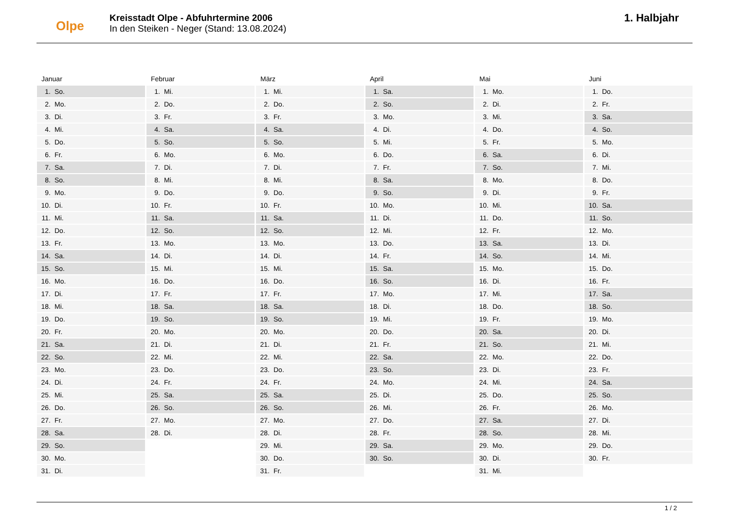Olpe
Kreisstadt Olpe - Abfuhrtermine 2006
In den Steiken - Neger (Stand: 13.08.2024)
1. Halbjahr
Januar
| 1. | So. |
| 2. | Mo. |
| 3. | Di. |
| 4. | Mi. |
| 5. | Do. |
| 6. | Fr. |
| 7. | Sa. |
| 8. | So. |
| 9. | Mo. |
| 10. | Di. |
| 11. | Mi. |
| 12. | Do. |
| 13. | Fr. |
| 14. | Sa. |
| 15. | So. |
| 16. | Mo. |
| 17. | Di. |
| 18. | Mi. |
| 19. | Do. |
| 20. | Fr. |
| 21. | Sa. |
| 22. | So. |
| 23. | Mo. |
| 24. | Di. |
| 25. | Mi. |
| 26. | Do. |
| 27. | Fr. |
| 28. | Sa. |
| 29. | So. |
| 30. | Mo. |
| 31. | Di. |
Februar
| 1. | Mi. |
| 2. | Do. |
| 3. | Fr. |
| 4. | Sa. |
| 5. | So. |
| 6. | Mo. |
| 7. | Di. |
| 8. | Mi. |
| 9. | Do. |
| 10. | Fr. |
| 11. | Sa. |
| 12. | So. |
| 13. | Mo. |
| 14. | Di. |
| 15. | Mi. |
| 16. | Do. |
| 17. | Fr. |
| 18. | Sa. |
| 19. | So. |
| 20. | Mo. |
| 21. | Di. |
| 22. | Mi. |
| 23. | Do. |
| 24. | Fr. |
| 25. | Sa. |
| 26. | So. |
| 27. | Mo. |
| 28. | Di. |
März
| 1. | Mi. |
| 2. | Do. |
| 3. | Fr. |
| 4. | Sa. |
| 5. | So. |
| 6. | Mo. |
| 7. | Di. |
| 8. | Mi. |
| 9. | Do. |
| 10. | Fr. |
| 11. | Sa. |
| 12. | So. |
| 13. | Mo. |
| 14. | Di. |
| 15. | Mi. |
| 16. | Do. |
| 17. | Fr. |
| 18. | Sa. |
| 19. | So. |
| 20. | Mo. |
| 21. | Di. |
| 22. | Mi. |
| 23. | Do. |
| 24. | Fr. |
| 25. | Sa. |
| 26. | So. |
| 27. | Mo. |
| 28. | Di. |
| 29. | Mi. |
| 30. | Do. |
| 31. | Fr. |
April
| 1. | Sa. |
| 2. | So. |
| 3. | Mo. |
| 4. | Di. |
| 5. | Mi. |
| 6. | Do. |
| 7. | Fr. |
| 8. | Sa. |
| 9. | So. |
| 10. | Mo. |
| 11. | Di. |
| 12. | Mi. |
| 13. | Do. |
| 14. | Fr. |
| 15. | Sa. |
| 16. | So. |
| 17. | Mo. |
| 18. | Di. |
| 19. | Mi. |
| 20. | Do. |
| 21. | Fr. |
| 22. | Sa. |
| 23. | So. |
| 24. | Mo. |
| 25. | Di. |
| 26. | Mi. |
| 27. | Do. |
| 28. | Fr. |
| 29. | Sa. |
| 30. | So. |
Mai
| 1. | Mo. |
| 2. | Di. |
| 3. | Mi. |
| 4. | Do. |
| 5. | Fr. |
| 6. | Sa. |
| 7. | So. |
| 8. | Mo. |
| 9. | Di. |
| 10. | Mi. |
| 11. | Do. |
| 12. | Fr. |
| 13. | Sa. |
| 14. | So. |
| 15. | Mo. |
| 16. | Di. |
| 17. | Mi. |
| 18. | Do. |
| 19. | Fr. |
| 20. | Sa. |
| 21. | So. |
| 22. | Mo. |
| 23. | Di. |
| 24. | Mi. |
| 25. | Do. |
| 26. | Fr. |
| 27. | Sa. |
| 28. | So. |
| 29. | Mo. |
| 30. | Di. |
| 31. | Mi. |
Juni
| 1. | Do. |
| 2. | Fr. |
| 3. | Sa. |
| 4. | So. |
| 5. | Mo. |
| 6. | Di. |
| 7. | Mi. |
| 8. | Do. |
| 9. | Fr. |
| 10. | Sa. |
| 11. | So. |
| 12. | Mo. |
| 13. | Di. |
| 14. | Mi. |
| 15. | Do. |
| 16. | Fr. |
| 17. | Sa. |
| 18. | So. |
| 19. | Mo. |
| 20. | Di. |
| 21. | Mi. |
| 22. | Do. |
| 23. | Fr. |
| 24. | Sa. |
| 25. | So. |
| 26. | Mo. |
| 27. | Di. |
| 28. | Mi. |
| 29. | Do. |
| 30. | Fr. |
1 / 2